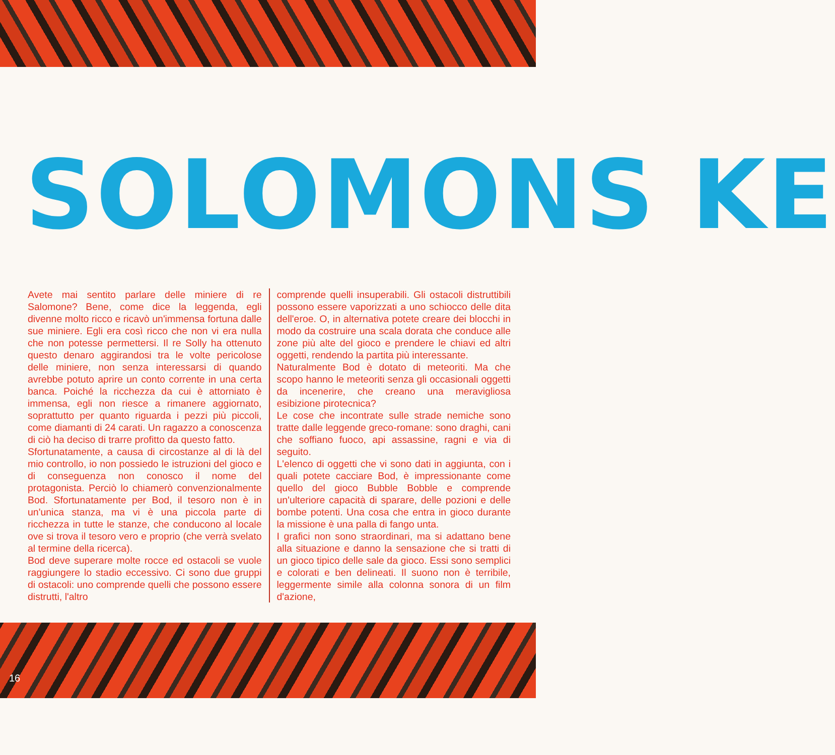SOLOMONS KE
Avete mai sentito parlare delle miniere di re Salomone? Bene, come dice la leggenda, egli divenne molto ricco e ricavò un'immensa fortuna dalle sue miniere. Egli era così ricco che non vi era nulla che non potesse permettersi. Il re Solly ha ottenuto questo denaro aggirandosi tra le volte pericolose delle miniere, non senza interessarsi di quando avrebbe potuto aprire un conto corrente in una certa banca. Poiché la ricchezza da cui è attorniato è immensa, egli non riesce a rimanere aggiornato, soprattutto per quanto riguarda i pezzi più piccoli, come diamanti di 24 carati. Un ragazzo a conoscenza di ciò ha deciso di trarre profitto da questo fatto.
Sfortunatamente, a causa di circostanze al di là del mio controllo, io non possiedo le istruzioni del gioco e di conseguenza non conosco il nome del protagonista. Perciò lo chiamerò convenzionalmente Bod. Sfortunatamente per Bod, il tesoro non è in un'unica stanza, ma vi è una piccola parte di ricchezza in tutte le stanze, che conducono al locale ove si trova il tesoro vero e proprio (che verrà svelato al termine della ricerca).
Bod deve superare molte rocce ed ostacoli se vuole raggiungere lo stadio eccessivo. Ci sono due gruppi di ostacoli: uno comprende quelli che possono essere distrutti, l'altro
comprende quelli insuperabili. Gli ostacoli distruttibili possono essere vaporizzati a uno schiocco delle dita dell'eroe. O, in alternativa potete creare dei blocchi in modo da costruire una scala dorata che conduce alle zone più alte del gioco e prendere le chiavi ed altri oggetti, rendendo la partita più interessante.
Naturalmente Bod è dotato di meteoriti. Ma che scopo hanno le meteoriti senza gli occasionali oggetti da incenerire, che creano una meravigliosa esibizione pirotecnica?
Le cose che incontrate sulle strade nemiche sono tratte dalle leggende greco-romane: sono draghi, cani che soffiano fuoco, api assassine, ragni e via di seguito.
L'elenco di oggetti che vi sono dati in aggiunta, con i quali potete cacciare Bod, è impressionante come quello del gioco Bubble Bobble e comprende un'ulteriore capacità di sparare, delle pozioni e delle bombe potenti. Una cosa che entra in gioco durante la missione è una palla di fango unta.
I grafici non sono straordinari, ma si adattano bene alla situazione e danno la sensazione che si tratti di un gioco tipico delle sale da gioco. Essi sono semplici e colorati e ben delineati. Il suono non è terribile, leggermente simile alla colonna sonora di un film d'azione,
16